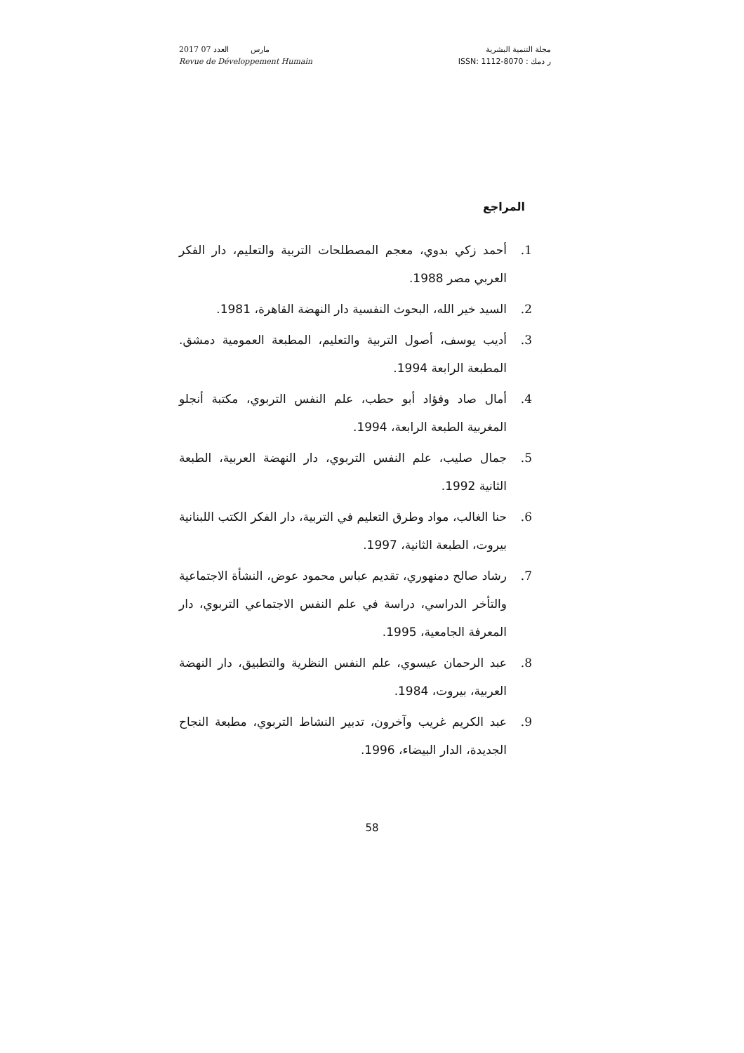2017 مارس العدد 07
Revue de Développement Humain
مجلة التنمية البشرية
ر دمك : ISSN: 1112-8070
المراجع
1. أحمد زكي بدوي، معجم المصطلحات التربية والتعليم، دار الفكر العربي مصر 1988.
2. السيد خير الله، البحوث النفسية دار النهضة القاهرة، 1981.
3. أديب يوسف، أصول التربية والتعليم، المطبعة العمومية دمشق. المطبعة الرابعة 1994.
4. أمال صاد وفؤاد أبو حطب، علم النفس التربوي، مكتبة أنجلو المغربية الطبعة الرابعة، 1994.
5. جمال صليب، علم النفس التربوي، دار النهضة العربية، الطبعة الثانية 1992.
6. حنا الغالب، مواد وطرق التعليم في التربية، دار الفكر الكتب اللبنانية بيروت، الطبعة الثانية، 1997.
7. رشاد صالح دمنهوري، تقديم عباس محمود عوض، النشأة الاجتماعية والتأخر الدراسي، دراسة في علم النفس الاجتماعي التربوي، دار المعرفة الجامعية، 1995.
8. عبد الرحمان عيسوي، علم النفس النظرية والتطبيق، دار النهضة العربية، بيروت، 1984.
9. عبد الكريم غريب وآخرون، تدبير النشاط التربوي، مطبعة النجاح الجديدة، الدار البيضاء، 1996.
58